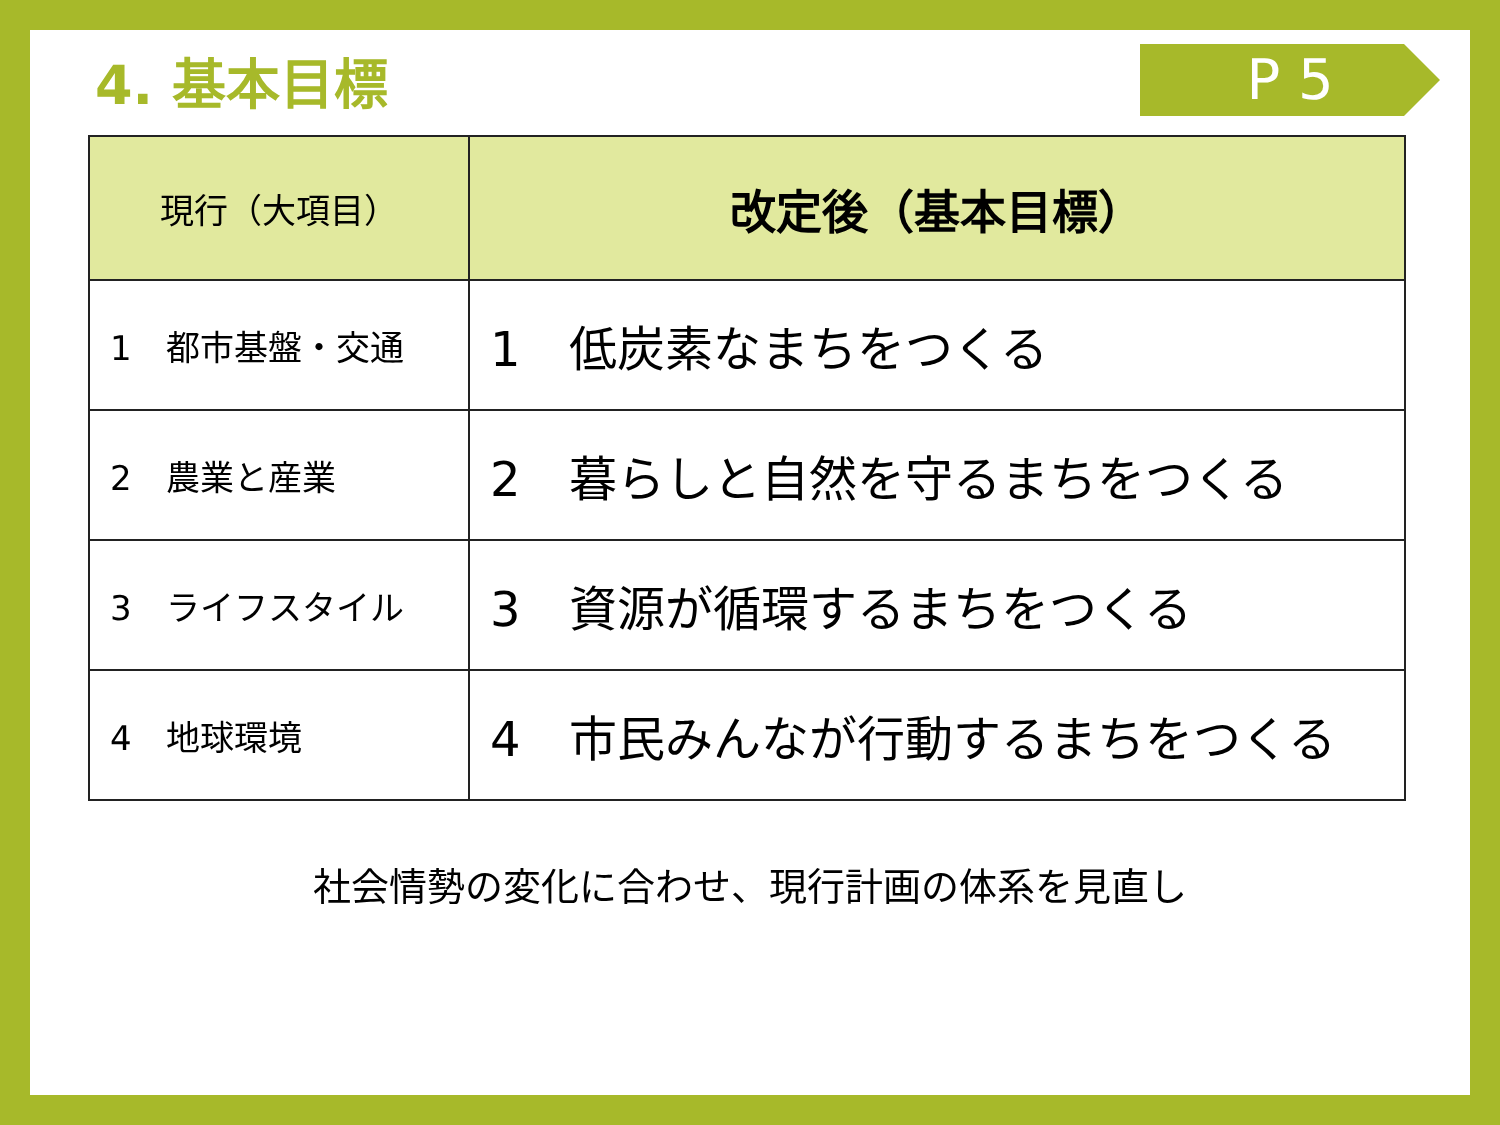4. 基本目標
P 5
| 現行（大項目） | 改定後（基本目標） |
| --- | --- |
| 1 都市基盤・交通 | 1 低炭素なまちをつくる |
| 2 農業と産業 | 2 暮らしと自然を守るまちをつくる |
| 3 ライフスタイル | 3 資源が循環するまちをつくる |
| 4 地球環境 | 4 市民みんなが行動するまちをつくる |
社会情勢の変化に合わせ、現行計画の体系を見直し